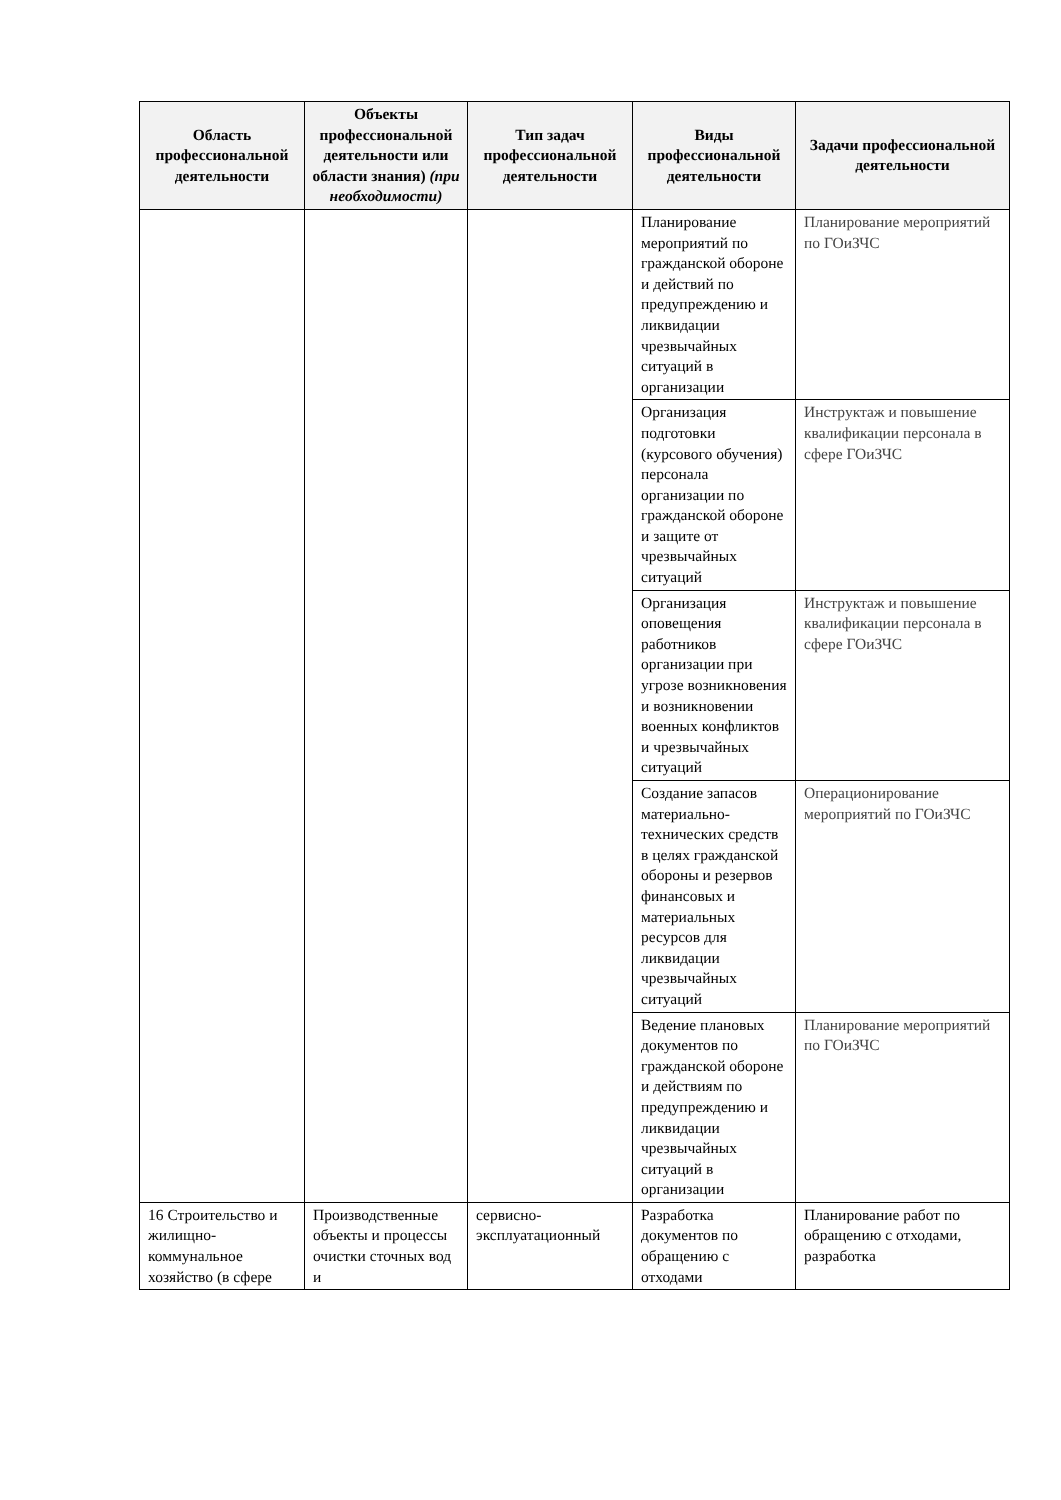| Область профессиональной деятельности | Объекты профессиональной деятельности или области знания) (при необходимости) | Тип задач профессиональной деятельности | Виды профессиональной деятельности | Задачи профессиональной деятельности |
| --- | --- | --- | --- | --- |
| | | | Планирование мероприятий по гражданской обороне и действий по предупреждению и ликвидации чрезвычайных ситуаций в организации | Планирование мероприятий по ГОиЗЧС |
| | | | Организация подготовки (курсового обучения) персонала организации по гражданской обороне и защите от чрезвычайных ситуаций | Инструктаж и повышение квалификации персонала в сфере ГОиЗЧС |
| | | | Организация оповещения работников организации при угрозе возникновения и возникновении военных конфликтов и чрезвычайных ситуаций | Инструктаж и повышение квалификации персонала в сфере ГОиЗЧС |
| | | | Создание запасов материально-технических средств в целях гражданской обороны и резервов финансовых и материальных ресурсов для ликвидации чрезвычайных ситуаций | Операционирование мероприятий по ГОиЗЧС |
| | | | Ведение плановых документов по гражданской обороне и действиям по предупреждению и ликвидации чрезвычайных ситуаций в организации | Планирование мероприятий по ГОиЗЧС |
| 16 Строительство и жилищно-коммунальное хозяйство (в сфере | Производственные объекты и процессы очистки сточных вод и | сервисно-эксплуатационный | Разработка документов по обращению с отходами | Планирование работ по обращению с отходами, разработка |